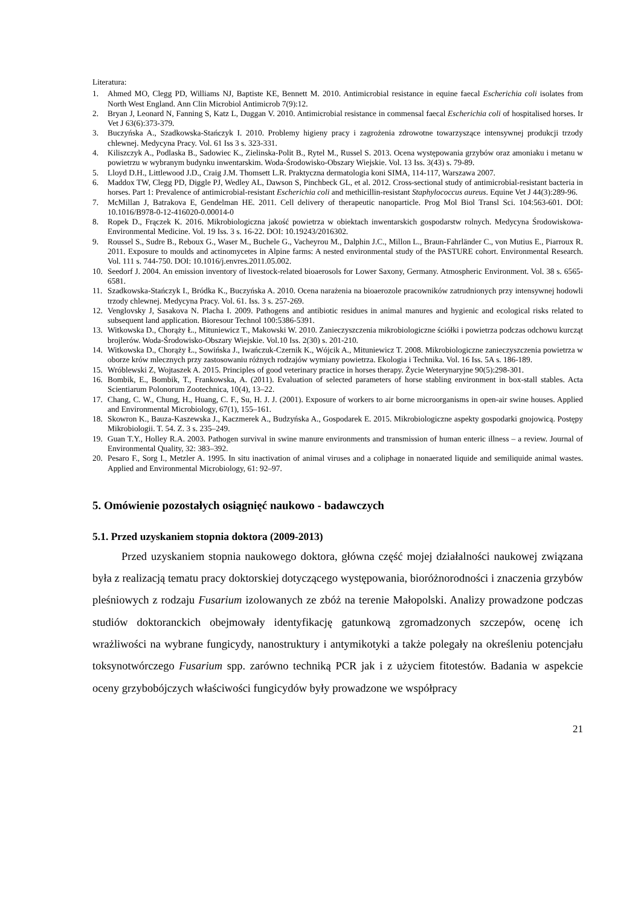Literatura:
1. Ahmed MO, Clegg PD, Williams NJ, Baptiste KE, Bennett M. 2010. Antimicrobial resistance in equine faecal Escherichia coli isolates from North West England. Ann Clin Microbiol Antimicrob 7(9):12.
2. Bryan J, Leonard N, Fanning S, Katz L, Duggan V. 2010. Antimicrobial resistance in commensal faecal Escherichia coli of hospitalised horses. Ir Vet J 63(6):373-379.
3. Buczyńska A., Szadkowska-Stańczyk I. 2010. Problemy higieny pracy i zagrożenia zdrowotne towarzyszące intensywnej produkcji trzody chlewnej. Medycyna Pracy. Vol. 61 Iss 3 s. 323-331.
4. Kiliszczyk A., Podlaska B., Sadowiec K., Zielinska-Polit B., Rytel M., Russel S. 2013. Ocena występowania grzybów oraz amoniaku i metanu w powietrzu w wybranym budynku inwentarskim. Woda-Środowisko-Obszary Wiejskie. Vol. 13 Iss. 3(43) s. 79-89.
5. Lloyd D.H., Littlewood J.D., Craig J.M. Thomsett L.R. Praktyczna dermatologia koni SIMA, 114-117, Warszawa 2007.
6. Maddox TW, Clegg PD, Diggle PJ, Wedley AL, Dawson S, Pinchbeck GL, et al. 2012. Cross-sectional study of antimicrobial-resistant bacteria in horses. Part 1: Prevalence of antimicrobial-resistant Escherichia coli and methicillin-resistant Staphylococcus aureus. Equine Vet J 44(3):289-96.
7. McMillan J, Batrakova E, Gendelman HE. 2011. Cell delivery of therapeutic nanoparticle. Prog Mol Biol Transl Sci. 104:563-601. DOI: 10.1016/B978-0-12-416020-0.00014-0
8. Ropek D., Frączek K. 2016. Mikrobiologiczna jakość powietrza w obiektach inwentarskich gospodarstw rolnych. Medycyna Środowiskowa-Environmental Medicine. Vol. 19 Iss. 3 s. 16-22. DOI: 10.19243/2016302.
9. Roussel S., Sudre B., Reboux G., Waser M., Buchele G., Vacheyrou M., Dalphin J.C., Millon L., Braun-Fahrländer C., von Mutius E., Piarroux R. 2011. Exposure to moulds and actinomycetes in Alpine farms: A nested environmental study of the PASTURE cohort. Environmental Research. Vol. 111 s. 744-750. DOI: 10.1016/j.envres.2011.05.002.
10. Seedorf J. 2004. An emission inventory of livestock-related bioaerosols for Lower Saxony, Germany. Atmospheric Environment. Vol. 38 s. 6565-6581.
11. Szadkowska-Stańczyk I., Bródka K., Buczyńska A. 2010. Ocena narażenia na bioaerozole pracowników zatrudnionych przy intensywnej hodowli trzody chlewnej. Medycyna Pracy. Vol. 61. Iss. 3 s. 257-269.
12. Venglovsky J, Sasakova N. Placha I. 2009. Pathogens and antibiotic residues in animal manures and hygienic and ecological risks related to subsequent land application. Bioresour Technol 100:5386-5391.
13. Witkowska D., Chorąży Ł., Mituniewicz T., Makowski W. 2010. Zanieczyszczenia mikrobiologiczne ściółki i powietrza podczas odchowu kurcząt brojlerów. Woda-Środowisko-Obszary Wiejskie. Vol.10 Iss. 2(30) s. 201-210.
14. Witkowska D., Chorąży Ł., Sowińska J., Iwańczuk-Czernik K., Wójcik A., Mituniewicz T. 2008. Mikrobiologiczne zanieczyszczenia powietrza w oborze krów mlecznych przy zastosowaniu różnych rodzajów wymiany powietrza. Ekologia i Technika. Vol. 16 Iss. 5A s. 186-189.
15. Wróblewski Z, Wojtaszek A. 2015. Principles of good veterinary practice in horses therapy. Życie Weterynaryjne 90(5):298-301.
16. Bombik, E., Bombik, T., Frankowska, A. (2011). Evaluation of selected parameters of horse stabling environment in box-stall stables. Acta Scientiarum Polonorum Zootechnica, 10(4), 13–22.
17. Chang, C. W., Chung, H., Huang, C. F., Su, H. J. J. (2001). Exposure of workers to air borne microorganisms in open-air swine houses. Applied and Environmental Microbiology, 67(1), 155–161.
18. Skowron K., Bauza-Kaszewska J., Kaczmerek A., Budzyńska A., Gospodarek E. 2015. Mikrobiologiczne aspekty gospodarki gnojowicą. Postępy Mikrobiologii. T. 54. Z. 3 s. 235–249.
19. Guan T.Y., Holley R.A. 2003. Pathogen survival in swine manure environments and transmission of human enteric illness – a review. Journal of Environmental Quality, 32: 383–392.
20. Pesaro F., Sorg I., Metzler A. 1995. In situ inactivation of animal viruses and a coliphage in nonaerated liquide and semiliquide animal wastes. Applied and Environmental Microbiology, 61: 92–97.
5. Omówienie pozostałych osiągnięć naukowo - badawczych
5.1. Przed uzyskaniem stopnia doktora (2009-2013)
Przed uzyskaniem stopnia naukowego doktora, główna część mojej działalności naukowej związana była z realizacją tematu pracy doktorskiej dotyczącego występowania, bioróżnorodności i znaczenia grzybów pleśniowych z rodzaju Fusarium izolowanych ze zbóż na terenie Małopolski. Analizy prowadzone podczas studiów doktoranckich obejmowały identyfikację gatunkową zgromadzonych szczepów, ocenę ich wrażliwości na wybrane fungicydy, nanostruktury i antymikotyki a także polegały na określeniu potencjału toksynotwórczego Fusarium spp. zarówno techniką PCR jak i z użyciem fitotestów. Badania w aspekcie oceny grzybobójczych właściwości fungicydów były prowadzone we współpracy
21